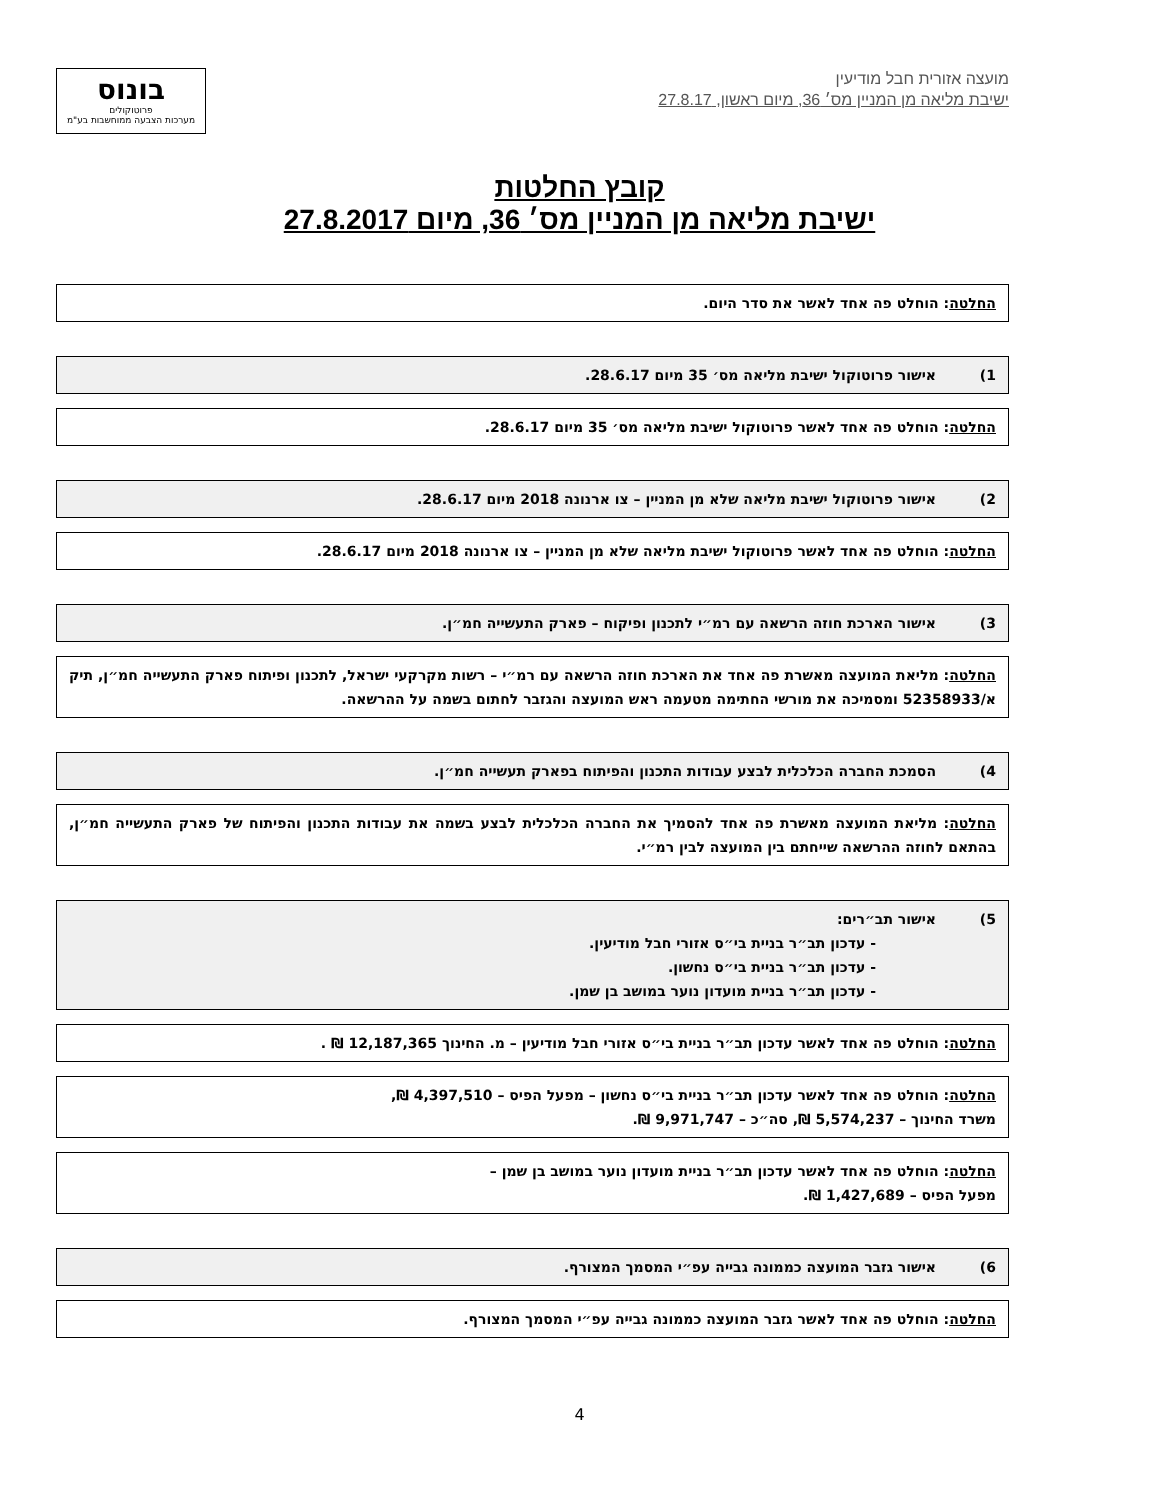מועצה אזורית חבל מודיעין
ישיבת מליאה מן המניין מס׳ 36, מיום ראשון, 27.8.17
בונוס
פרוטוקולים
מערכות הצבעה ממוחשבות בע"מ
קובץ החלטות
ישיבת מליאה מן המניין מס׳ 36, מיום 27.8.2017
החלטה: הוחלט פה אחד לאשר את סדר היום.
1) אישור פרוטוקול ישיבת מליאה מס׳ 35 מיום 28.6.17.
החלטה: הוחלט פה אחד לאשר פרוטוקול ישיבת מליאה מס׳ 35 מיום 28.6.17.
2) אישור פרוטוקול ישיבת מליאה שלא מן המניין – צו ארנונה 2018 מיום 28.6.17.
החלטה: הוחלט פה אחד לאשר פרוטוקול ישיבת מליאה שלא מן המניין – צו ארנונה 2018 מיום 28.6.17.
3) אישור הארכת חוזה הרשאה עם רמ״י לתכנון ופיקוח – פארק התעשייה חמ״ן.
החלטה: מליאת המועצה מאשרת פה אחד את הארכת חוזה הרשאה עם רמ״י – רשות מקרקעי ישראל, לתכנון ופיתוח פארק התעשייה חמ״ן, תיק א/52358933 ומסמיכה את מורשי החתימה מטעמה ראש המועצה והגזבר לחתום בשמה על ההרשאה.
4) הסמכת החברה הכלכלית לבצע עבודות התכנון והפיתוח בפארק תעשייה חמ״ן.
החלטה: מליאת המועצה מאשרת פה אחד להסמיך את החברה הכלכלית לבצע בשמה את עבודות התכנון והפיתוח של פארק התעשייה חמ״ן, בהתאם לחוזה ההרשאה שייחתם בין המועצה לבין רמ״י.
5) אישור תב״רים:
- עדכון תב״ר בניית בי״ס אזורי חבל מודיעין.
- עדכון תב״ר בניית בי״ס נחשון.
- עדכון תב״ר בניית מועדון נוער במושב בן שמן.
החלטה: הוחלט פה אחד לאשר עדכון תב״ר בניית בי״ס אזורי חבל מודיעין – מ. החינוך 12,187,365 ₪ .
החלטה: הוחלט פה אחד לאשר עדכון תב״ר בניית בי״ס נחשון – מפעל הפיס – 4,397,510 ₪,
משרד החינוך – 5,574,237 ₪, סה״כ – 9,971,747 ₪.
החלטה: הוחלט פה אחד לאשר עדכון תב״ר בניית מועדון נוער במושב בן שמן –
מפעל הפיס – 1,427,689 ₪.
6) אישור גזבר המועצה כממונה גבייה עפ״י המסמך המצורף.
החלטה: הוחלט פה אחד לאשר גזבר המועצה כממונה גבייה עפ״י המסמך המצורף.
4